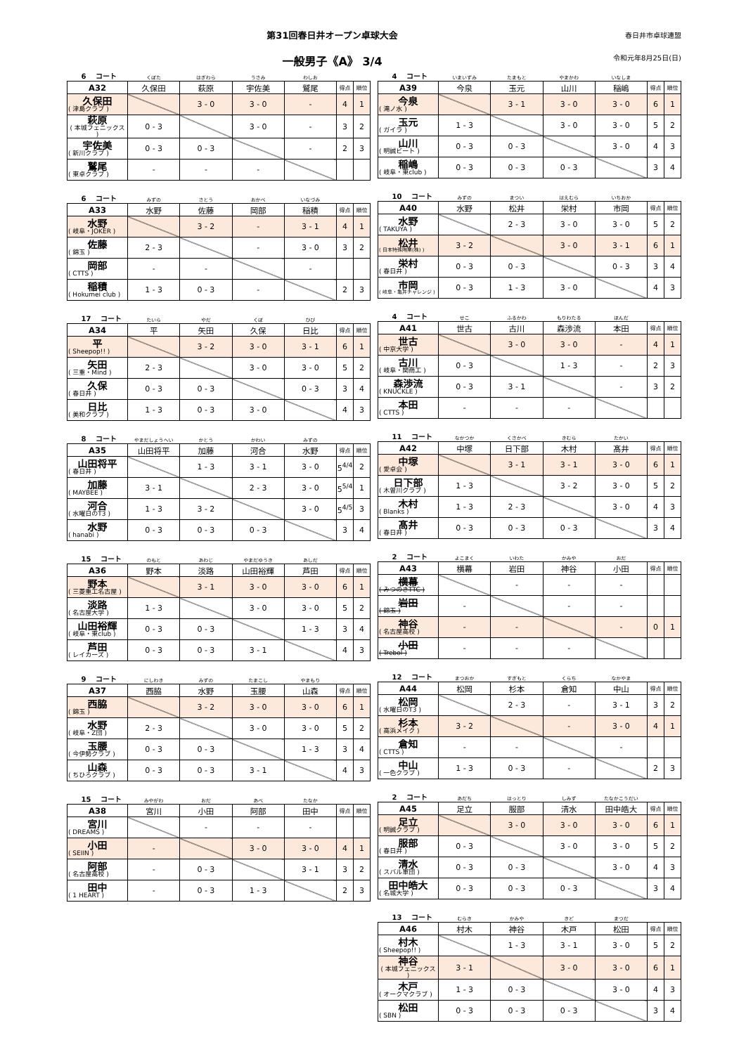第31回春日井オープン卓球大会 春日井市卓球連盟
一般男子《A》 3/4 令和元年8月25日(日)
| 6 コート | くぼた | はぎわら | うさみ | わしお | | |
| A32 | 久保田 | 萩原 | 宇佐美 | 鷲尾 | 得点 | 順位 |
| 久保田 ( 津島クラブ ) | | 3 - 0 | 3 - 0 | - | 4 | 1 |
| 萩原 ( 本城フェニックス ) | 0 - 3 | | 3 - 0 | - | 3 | 2 |
| 宇佐美 ( 新川クラブ ) | 0 - 3 | 0 - 3 | | - | 2 | 3 |
| 鷲尾 ( 東卓クラブ ) | - | - | - | | | |
| 6 コート | みずの | さとう | おかべ | いなづみ | | |
| A33 | 水野 | 佐藤 | 岡部 | 稲積 | 得点 | 順位 |
| 水野 ( 岐阜・JOKER ) | | 3 - 2 | - | 3 - 1 | 4 | 1 |
| 佐藤 ( 錦玉 ) | 2 - 3 | | - | 3 - 0 | 3 | 2 |
| 岡部 ( CTTS ) | - | - | | - | | |
| 稲積 ( Hokumei club ) | 1 - 3 | 0 - 3 | - | | 2 | 3 |
| 17 コート | たいら | やだ | くぼ | ひび | | |
| A34 | 平 | 矢田 | 久保 | 日比 | 得点 | 順位 |
| 平 ( Sheepop!! ) | | 3 - 2 | 3 - 0 | 3 - 1 | 6 | 1 |
| 矢田 ( 三重・Mind ) | 2 - 3 | | 3 - 0 | 3 - 0 | 5 | 2 |
| 久保 ( 春日井 ) | 0 - 3 | 0 - 3 | | 0 - 3 | 3 | 4 |
| 日比 ( 美和クラブ ) | 1 - 3 | 0 - 3 | 3 - 0 | | 4 | 3 |
| 8 コート | やまだしょうへい | かとう | かわい | みずの | | |
| A35 | 山田将平 | 加藤 | 河合 | 水野 | 得点 | 順位 |
| 山田将平 ( 春日井 ) | | 1 - 3 | 3 - 1 | 3 - 0 | 5<sup>4/4</sup> | 2 |
| 加藤 ( MAYBEE ) | 3 - 1 | | 2 - 3 | 3 - 0 | 5<sup>5/4</sup> | 1 |
| 河合 ( 水曜日のT3 ) | 1 - 3 | 3 - 2 | | 3 - 0 | 5<sup>4/5</sup> | 3 |
| 水野 ( hanabi ) | 0 - 3 | 0 - 3 | 0 - 3 | | 3 | 4 |
| 15 コート | のもと | あわじ | やまだゆうき | あしだ | | |
| A36 | 野本 | 淡路 | 山田裕輝 | 芦田 | 得点 | 順位 |
| 野本 ( 三菱重工名古屋 ) | | 3 - 1 | 3 - 0 | 3 - 0 | 6 | 1 |
| 淡路 ( 名古屋大学 ) | 1 - 3 | | 3 - 0 | 3 - 0 | 5 | 2 |
| 山田裕輝 ( 岐阜・東club ) | 0 - 3 | 0 - 3 | | 1 - 3 | 3 | 4 |
| 芦田 ( レイカーズ ) | 0 - 3 | 0 - 3 | 3 - 1 | | 4 | 3 |
| 9 コート | にしわき | みずの | たまこし | やまもり | | |
| A37 | 西脇 | 水野 | 玉腰 | 山森 | 得点 | 順位 |
| 西脇 ( 錦玉 ) | | 3 - 2 | 3 - 0 | 3 - 0 | 6 | 1 |
| 水野 ( 岐阜・Z団 ) | 2 - 3 | | 3 - 0 | 3 - 0 | 5 | 2 |
| 玉腰 ( 今伊勢クラブ ) | 0 - 3 | 0 - 3 | | 1 - 3 | 3 | 4 |
| 山森 ( ちひろクラブ ) | 0 - 3 | 0 - 3 | 3 - 1 | | 4 | 3 |
| 15 コート | みやがわ | おだ | あべ | たなか | | |
| A38 | 宮川 | 小田 | 阿部 | 田中 | 得点 | 順位 |
| 宮川 ( DREAMS ) | | - | - | - | | |
| 小田 ( SEIIN ) | - | | 3 - 0 | 3 - 0 | 4 | 1 |
| 阿部 ( 名古屋高校 ) | - | 0 - 3 | | 3 - 1 | 3 | 2 |
| 田中 ( 1 HEART ) | - | 0 - 3 | 1 - 3 | | 2 | 3 |
| 4 コート | いまいずみ | たまもと | やまかわ | いなしま | | |
| A39 | 今泉 | 玉元 | 山川 | 稲嶋 | 得点 | 順位 |
| 今泉 ( 滝ノ水 ) | | 3 - 1 | 3 - 0 | 3 - 0 | 6 | 1 |
| 玉元 ( ガイラ ) | 1 - 3 | | 3 - 0 | 3 - 0 | 5 | 2 |
| 山川 ( 明誠ビート ) | 0 - 3 | 0 - 3 | | 3 - 0 | 4 | 3 |
| 稲嶋 ( 岐阜・東club ) | 0 - 3 | 0 - 3 | 0 - 3 | | 3 | 4 |
| 10 コート | みずの | まつい | はえむら | いちおか | | |
| A40 | 水野 | 松井 | 栄村 | 市岡 | 得点 | 順位 |
| 水野 ( TAKUYA ) | | 2 - 3 | 3 - 0 | 3 - 0 | 5 | 2 |
| 松井 ( 日本特殊陶業(株) ) | 3 - 2 | | 3 - 0 | 3 - 1 | 6 | 1 |
| 栄村 ( 春日井 ) | 0 - 3 | 0 - 3 | | 0 - 3 | 3 | 4 |
| 市岡 ( 岐阜・亀井チャレンジ ) | 0 - 3 | 1 - 3 | 3 - 0 | | 4 | 3 |
| 4 コート | せこ | ふるかわ | もりわたる | ほんだ | | |
| A41 | 世古 | 古川 | 森渉流 | 本田 | 得点 | 順位 |
| 世古 ( 中京大学 ) | | 3 - 0 | 3 - 0 | - | 4 | 1 |
| 古川 ( 岐阜・関商工 ) | 0 - 3 | | 1 - 3 | - | 2 | 3 |
| 森渉流 ( KNUCKLE ) | 0 - 3 | 3 - 1 | | - | 3 | 2 |
| 本田 ( CTTS ) | - | - | - | | | |
| 11 コート | なかつか | くさかべ | きむら | たかい | | |
| A42 | 中塚 | 日下部 | 木村 | 髙井 | 得点 | 順位 |
| 中塚 ( 愛卓会 ) | | 3 - 1 | 3 - 1 | 3 - 0 | 6 | 1 |
| 日下部 ( 木曽川クラブ ) | 1 - 3 | | 3 - 2 | 3 - 0 | 5 | 2 |
| 木村 ( Blanks ) | 1 - 3 | 2 - 3 | | 3 - 0 | 4 | 3 |
| 髙井 ( 春日井 ) | 0 - 3 | 0 - 3 | 0 - 3 | | 3 | 4 |
| 2 コート | よこまく | いわた | かみや | おだ | | |
| A43 | 横幕 | 岩田 | 神谷 | 小田 | 得点 | 順位 |
| 横幕 ( みつのきTTC ) | | - | - | - | | |
| 岩田 ( 錦玉 ) | - | | - | - | | |
| 神谷 ( 名古屋高校 ) | - | - | | - | 0 | 1 |
| 小田 ( Trebol ) | - | - | - | | | |
| 12 コート | まつおか | すぎもと | くらち | なかやま | | |
| A44 | 松岡 | 杉本 | 倉知 | 中山 | 得点 | 順位 |
| 松岡 ( 水曜日のT3 ) | | 2 - 3 | - | 3 - 1 | 3 | 2 |
| 杉本 ( 高浜メイク ) | 3 - 2 | | - | 3 - 0 | 4 | 1 |
| 倉知 ( CTTS ) | - | - | | - | | |
| 中山 ( 一色クラブ ) | 1 - 3 | 0 - 3 | - | | 2 | 3 |
| 2 コート | あだち | はっとり | しみず | たなかこうだい | | |
| A45 | 足立 | 服部 | 清水 | 田中皓大 | 得点 | 順位 |
| 足立 ( 明誠クラブ ) | | 3 - 0 | 3 - 0 | 3 - 0 | 6 | 1 |
| 服部 ( 春日井 ) | 0 - 3 | | 3 - 0 | 3 - 0 | 5 | 2 |
| 清水 ( スバル軍団 ) | 0 - 3 | 0 - 3 | | 3 - 0 | 4 | 3 |
| 田中皓大 ( 名城大学 ) | 0 - 3 | 0 - 3 | 0 - 3 | | 3 | 4 |
| 13 コート | むらき | かみや | きど | まつだ | | |
| A46 | 村木 | 神谷 | 木戸 | 松田 | 得点 | 順位 |
| 村木 ( Sheepop!! ) | | 1 - 3 | 3 - 1 | 3 - 0 | 5 | 2 |
| 神谷 ( 本城フェニックス ) | 3 - 1 | | 3 - 0 | 3 - 0 | 6 | 1 |
| 木戸 ( オークマクラブ ) | 1 - 3 | 0 - 3 | | 3 - 0 | 4 | 3 |
| 松田 ( SBN ) | 0 - 3 | 0 - 3 | 0 - 3 | | 3 | 4 |